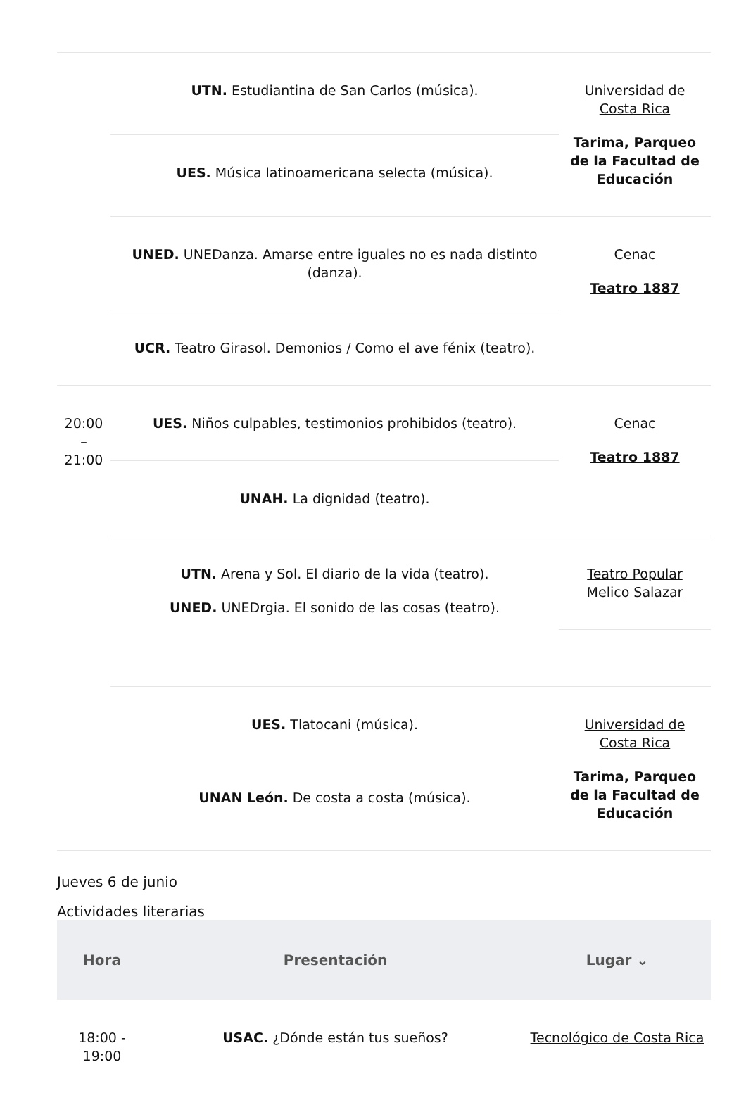| | UTN. Estudiantina de San Carlos (música). | Universidad de Costa Rica Tarima, Parqueo de la Facultad de Educación |
| | UES. Música latinoamericana selecta (música). | |
| | UNED. UNEDanza. Amarse entre iguales no es nada distinto (danza). | Cenac Teatro 1887 |
| | UCR. Teatro Girasol. Demonios / Como el ave fénix (teatro). | |
| 20:00 – 21:00 | UES. Niños culpables, testimonios prohibidos (teatro). | Cenac Teatro 1887 |
| | UNAH. La dignidad (teatro). | |
| | UTN. Arena y Sol. El diario de la vida (teatro). UNED. UNEDrgia. El sonido de las cosas (teatro). | Teatro Popular Melico Salazar |
| | UES. Tlatocani (música). UNAN León. De costa a costa (música). | Universidad de Costa Rica Tarima, Parqueo de la Facultad de Educación |
Jueves 6 de junio
Actividades literarias
| Hora | Presentación | Lugar ⌄ |
| --- | --- | --- |
| 18:00 - 19:00 | USAC. ¿Dónde están tus sueños? | Tecnológico de Costa Rica |